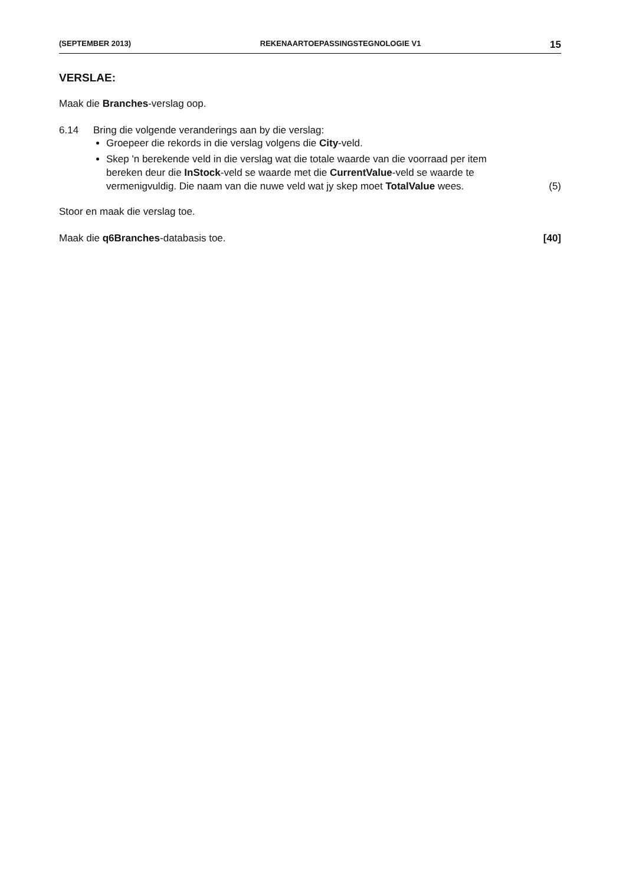(SEPTEMBER 2013) REKENAARTOEPASSINGSTEGNOLOGIE V1 15
VERSLAE:
Maak die Branches-verslag oop.
6.14 Bring die volgende veranderings aan by die verslag:
Groepeer die rekords in die verslag volgens die City-veld.
Skep 'n berekende veld in die verslag wat die totale waarde van die voorraad per item bereken deur die InStock-veld se waarde met die CurrentValue-veld se waarde te vermenigvuldig. Die naam van die nuwe veld wat jy skep moet TotalValue wees. (5)
Stoor en maak die verslag toe.
Maak die q6Branches-databasis toe. [40]